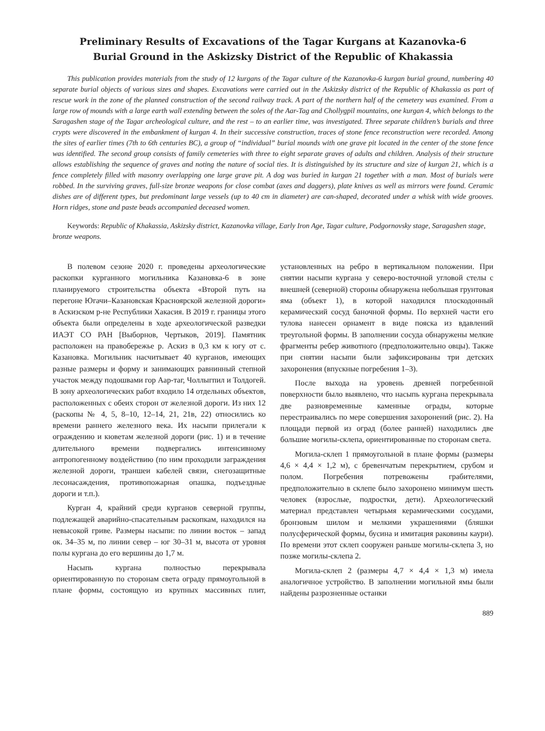Preliminary Results of Excavations of the Tagar Kurgans at Kazanovka-6
Burial Ground in the Askizsky District of the Republic of Khakassia
This publication provides materials from the study of 12 kurgans of the Tagar culture of the Kazanovka-6 kurgan burial ground, numbering 40 separate burial objects of various sizes and shapes. Excavations were carried out in the Askizsky district of the Republic of Khakassia as part of rescue work in the zone of the planned construction of the second railway track. A part of the northern half of the cemetery was examined. From a large row of mounds with a large earth wall extending between the soles of the Aar-Tag and Chollygpil mountains, one kurgan 4, which belongs to the Saragashen stage of the Tagar archeological culture, and the rest – to an earlier time, was investigated. Three separate children’s burials and three crypts were discovered in the embankment of kurgan 4. In their successive construction, traces of stone fence reconstruction were recorded. Among the sites of earlier times (7th to 6th centuries BC), a group of “individual” burial mounds with one grave pit located in the center of the stone fence was identified. The second group consists of family cemeteries with three to eight separate graves of adults and children. Analysis of their structure allows establishing the sequence of graves and noting the nature of social ties. It is distinguished by its structure and size of kurgan 21, which is a fence completely filled with masonry overlapping one large grave pit. A dog was buried in kurgan 21 together with a man. Most of burials were robbed. In the surviving graves, full-size bronze weapons for close combat (axes and daggers), plate knives as well as mirrors were found. Ceramic dishes are of different types, but predominant large vessels (up to 40 cm in diameter) are can-shaped, decorated under a whisk with wide grooves. Horn ridges, stone and paste beads accompanied deceased women.
Keywords: Republic of Khakassia, Askizsky district, Kazanovka village, Early Iron Age, Tagar culture, Podgornovsky stage, Saragashen stage, bronze weapons.
В полевом сезоне 2020 г. проведены археологические раскопки курганного могильника Казановка-6 в зоне планируемого строительства объекта «Второй путь на перегоне Югачи–Казановская Красноярской железной дороги» в Аскизском р-не Республики Хакасия. В 2019 г. границы этого объекта были определены в ходе археологической разведки ИАЭТ СО РАН [Выборнов, Чертыков, 2019]. Памятник расположен на правобережье р. Аскиз в 0,3 км к югу от с. Казановка. Могильник насчитывает 40 курганов, имеющих разные размеры и форму и занимающих равнинный степной участок между подошвами гор Аар-таг, Чоллыгпил и Толдогей. В зону археологических работ входило 14 отдельных объектов, расположенных с обеих сторон от железной дороги. Из них 12 (раскопы № 4, 5, 8–10, 12–14, 21, 21в, 22) относились ко времени раннего железного века. Их насыпи прилегали к ограждению и кюветам железной дороги (рис. 1) и в течение длительного времени подвергались интенсивному антропогенному воздействию (по ним проходили заграждения железной дороги, траншеи кабелей связи, снегозащитные лесонасаждения, противопожарная опашка, подъездные дороги и т.п.).
Курган 4, крайний среди курганов северной группы, подлежащей аварийно-спасательным раскопкам, находился на невысокой гриве. Размеры насыпи: по линии восток – запад ок. 34–35 м, по линии север – юг 30–31 м, высота от уровня полы кургана до его вершины до 1,7 м.
Насыпь кургана полностью перекрывала ориентированную по сторонам света ограду прямоугольной в плане формы, состоящую из крупных массивных плит, установленных на ребро в вертикальном положении. При снятии насыпи кургана у северо-восточной угловой стелы с внешней (северной) стороны обнаружена небольшая грунтовая яма (объект 1), в которой находился плоскодонный керамический сосуд баночной формы. По верхней части его тулова нанесен орнамент в виде пояска из вдавлений треугольной формы. В заполнении сосуда обнаружены мелкие фрагменты ребер животного (предположительно овцы). Также при снятии насыпи были зафиксированы три детских захоронения (впускные погребения 1–3).
После выхода на уровень древней погребенной поверхности было выявлено, что насыпь кургана перекрывала две разновременные каменные ограды, которые перестраивались по мере совершения захоронений (рис. 2). На площади первой из оград (более ранней) находились две большие могилы-склепа, ориентированные по сторонам света.
Могила-склеп 1 прямоугольной в плане формы (размеры 4,6 × 4,4 × 1,2 м), с бревенчатым перекрытием, срубом и полом. Погребения потревожены грабителями, предположительно в склепе было захоронено минимум шесть человек (взрослые, подростки, дети). Археологический материал представлен четырьмя керамическими сосудами, бронзовым шилом и мелкими украшениями (бляшки полусферической формы, бусина и имитация раковины каури). По времени этот склеп сооружен раньше могилы-склепа 3, но позже могилы-склепа 2.
Могила-склеп 2 (размеры 4,7 × 4,4 × 1,3 м) имела аналогичное устройство. В заполнении могильной ямы были найдены разрозненные останки
889